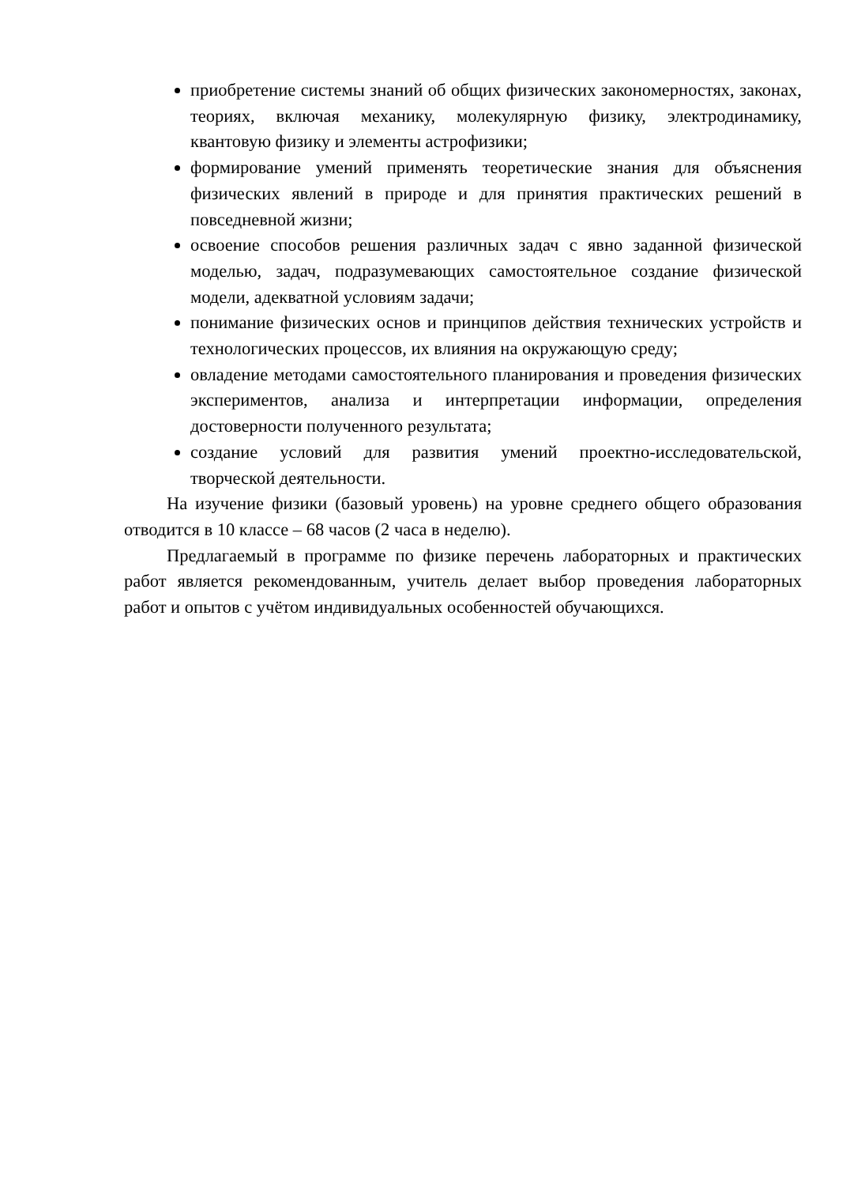приобретение системы знаний об общих физических закономерностях, законах, теориях, включая механику, молекулярную физику, электродинамику, квантовую физику и элементы астрофизики;
формирование умений применять теоретические знания для объяснения физических явлений в природе и для принятия практических решений в повседневной жизни;
освоение способов решения различных задач с явно заданной физической моделью, задач, подразумевающих самостоятельное создание физической модели, адекватной условиям задачи;
понимание физических основ и принципов действия технических устройств и технологических процессов, их влияния на окружающую среду;
овладение методами самостоятельного планирования и проведения физических экспериментов, анализа и интерпретации информации, определения достоверности полученного результата;
создание условий для развития умений проектно-исследовательской, творческой деятельности.
На изучение физики (базовый уровень) на уровне среднего общего образования отводится в 10 классе – 68 часов (2 часа в неделю).
Предлагаемый в программе по физике перечень лабораторных и практических работ является рекомендованным, учитель делает выбор проведения лабораторных работ и опытов с учётом индивидуальных особенностей обучающихся.